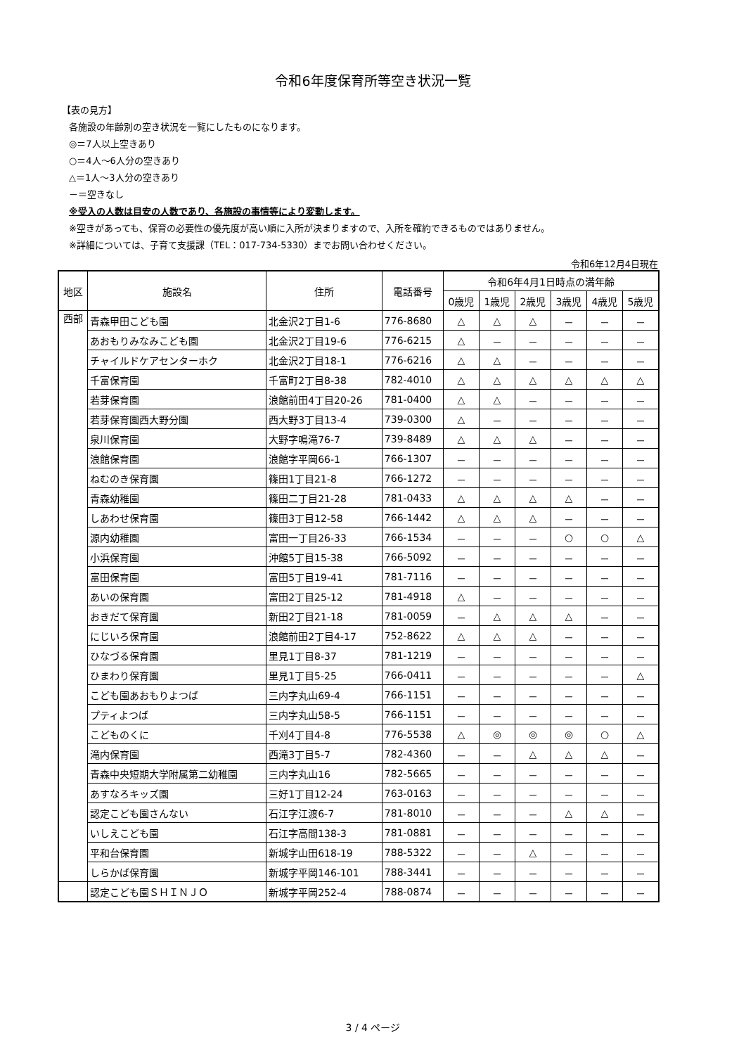令和6年度保育所等空き状況一覧
【表の見方】
各施設の年齢別の空き状況を一覧にしたものになります。
◎＝7人以上空きあり
○＝4人～6人分の空きあり
△＝1人～3人分の空きあり
－＝空きなし
※受入の人数は目安の人数であり、各施設の事情等により変動します。
※空きがあっても、保育の必要性の優先度が高い順に入所が決まりますので、入所を確約できるものではありません。
※詳細については、子育て支援課（TEL：017-734-5330）までお問い合わせください。
令和6年12月4日現在
| 地区 | 施設名 | 住所 | 電話番号 | 令和6年4月1日時点の満年齢 | | | | | |
| --- | --- | --- | --- | --- | --- | --- | --- | --- | --- |
| | | | | 0歳児 | 1歳児 | 2歳児 | 3歳児 | 4歳児 | 5歳児 |
| 西部 | 青森甲田こども園 | 北金沢2丁目1-6 | 776-8680 | △ | △ | △ | － | － | － |
| | あおもりみなみこども園 | 北金沢2丁目19-6 | 776-6215 | △ | － | － | － | － | － |
| | チャイルドケアセンターホク | 北金沢2丁目18-1 | 776-6216 | △ | △ | － | － | － | － |
| | 千富保育園 | 千富町2丁目8-38 | 782-4010 | △ | △ | △ | △ | △ | △ |
| | 若芽保育園 | 浪館前田4丁目20-26 | 781-0400 | △ | △ | － | － | － | － |
| | 若芽保育園西大野分園 | 西大野3丁目13-4 | 739-0300 | △ | － | － | － | － | － |
| | 泉川保育園 | 大野字鳴滝76-7 | 739-8489 | △ | △ | △ | － | － | － |
| | 浪館保育園 | 浪館字平岡66-1 | 766-1307 | － | － | － | － | － | － |
| | ねむのき保育園 | 篠田1丁目21-8 | 766-1272 | － | － | － | － | － | － |
| | 青森幼稚園 | 篠田二丁目21-28 | 781-0433 | △ | △ | △ | △ | － | － |
| | しあわせ保育園 | 篠田3丁目12-58 | 766-1442 | △ | △ | △ | － | － | － |
| | 源内幼稚園 | 富田一丁目26-33 | 766-1534 | － | － | － | ○ | ○ | △ |
| | 小浜保育園 | 沖館5丁目15-38 | 766-5092 | － | － | － | － | － | － |
| | 富田保育園 | 富田5丁目19-41 | 781-7116 | － | － | － | － | － | － |
| | あいの保育園 | 富田2丁目25-12 | 781-4918 | △ | － | － | － | － | － |
| | おきだて保育園 | 新田2丁目21-18 | 781-0059 | － | △ | △ | △ | － | － |
| | にじいろ保育園 | 浪館前田2丁目4-17 | 752-8622 | △ | △ | △ | － | － | － |
| | ひなづる保育園 | 里見1丁目8-37 | 781-1219 | － | － | － | － | － | － |
| | ひまわり保育園 | 里見1丁目5-25 | 766-0411 | － | － | － | － | － | △ |
| | こども園あおもりよつば | 三内字丸山69-4 | 766-1151 | － | － | － | － | － | － |
| | プティよつば | 三内字丸山58-5 | 766-1151 | － | － | － | － | － | － |
| | こどものくに | 千刈4丁目4-8 | 776-5538 | △ | ◎ | ◎ | ◎ | ○ | △ |
| | 滝内保育園 | 西滝3丁目5-7 | 782-4360 | － | － | △ | △ | △ | － |
| | 青森中央短期大学附属第二幼稚園 | 三内字丸山16 | 782-5665 | － | － | － | － | － | － |
| | あすなろキッズ園 | 三好1丁目12-24 | 763-0163 | － | － | － | － | － | － |
| | 認定こども園さんない | 石江字江渡6-7 | 781-8010 | － | － | － | △ | △ | － |
| | いしえこども園 | 石江字高間138-3 | 781-0881 | － | － | － | － | － | － |
| | 平和台保育園 | 新城字山田618-19 | 788-5322 | － | － | △ | － | － | － |
| | しらかば保育園 | 新城字平岡146-101 | 788-3441 | － | － | － | － | － | － |
| | 認定こども園ＳＨＩＮＪＯ | 新城字平岡252-4 | 788-0874 | － | － | － | － | － | － |
3 / 4 ページ